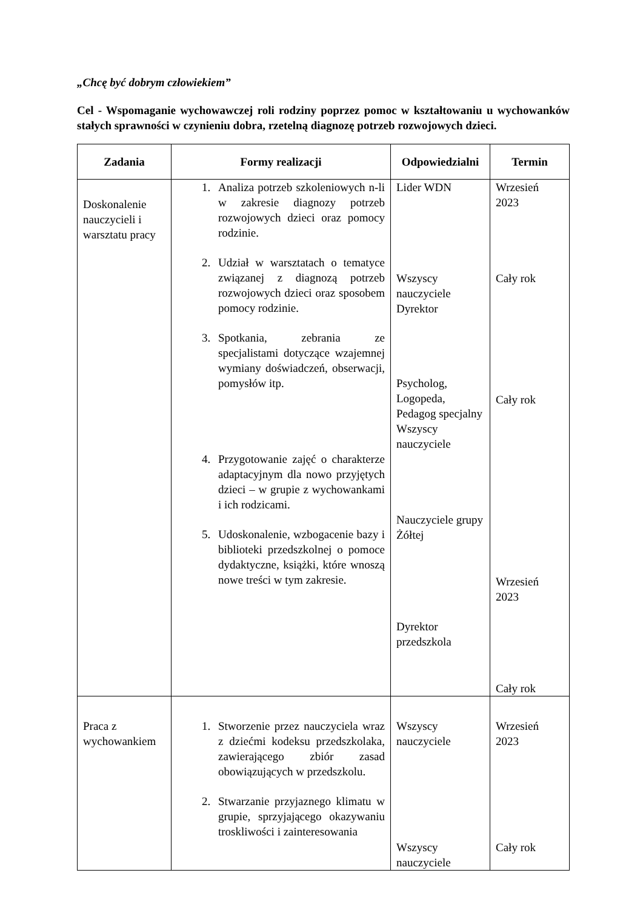„Chcę być dobrym człowiekiem”
Cel - Wspomaganie wychowawczej roli rodziny poprzez pomoc w kształtowaniu u wychowanków stałych sprawności w czynieniu dobra, rzetelną diagnozę potrzeb rozwojowych dzieci.
| Zadania | Formy realizacji | Odpowiedzialni | Termin |
| --- | --- | --- | --- |
| Doskonalenie nauczycieli i warsztatu pracy | 1. Analiza potrzeb szkoleniowych n-li w zakresie diagnozy potrzeb rozwojowych dzieci oraz pomocy rodzinie. 2. Udział w warsztatach o tematyce związanej z diagnozą potrzeb rozwojowych dzieci oraz sposobem pomocy rodzinie. 3. Spotkania, zebrania ze specjalistami dotyczące wzajemnej wymiany doświadczeń, obserwacji, pomysłów itp. 4. Przygotowanie zajęć o charakterze adaptacyjnym dla nowo przyjętych dzieci – w grupie z wychowankami i ich rodzicami. 5. Udoskonalenie, wzbogacenie bazy i biblioteki przedszkolnej o pomoce dydaktyczne, książki, które wnoszą nowe treści w tym zakresie. | Lider WDN Wszyscy nauczyciele Dyrektor Psycholog, Logopeda, Pedagog specjalny Wszyscy nauczyciele Nauczyciele grupy Żółtej Dyrektor przedszkola | Wrzesień 2023 Cały rok Cały rok Wrzesień 2023 Cały rok |
| Praca z wychowankiem | 1. Stworzenie przez nauczyciela wraz z dziećmi kodeksu przedszkolaka, zawierającego zbiór zasad obowiązujących w przedszkolu. 2. Stwarzanie przyjaznego klimatu w grupie, sprzyjającego okazywaniu troskliwości i zainteresowania | Wszyscy nauczyciele Wszyscy nauczyciele | Wrzesień 2023 Cały rok |